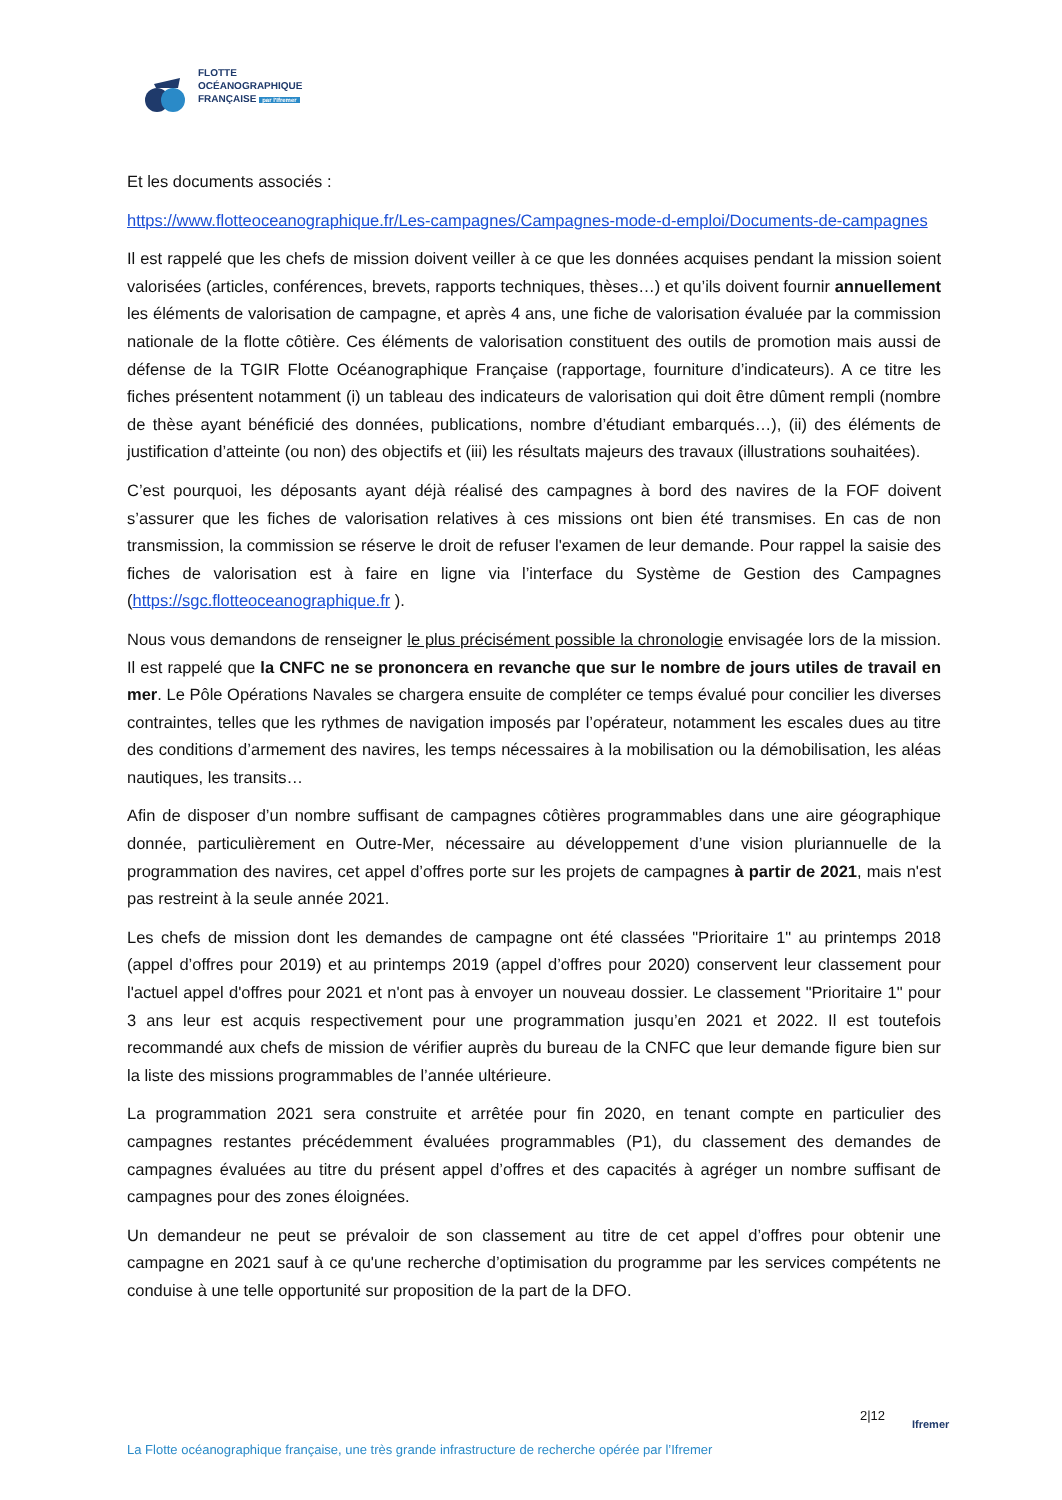FLOTTE
OCÉANOGRAPHIQUE
FRANÇAISE par l'Ifremer
Et les documents associés :
https://www.flotteoceanographique.fr/Les-campagnes/Campagnes-mode-d-emploi/Documents-de-campagnes
Il est rappelé que les chefs de mission doivent veiller à ce que les données acquises pendant la mission soient valorisées (articles, conférences, brevets, rapports techniques, thèses…) et qu’ils doivent fournir annuellement les éléments de valorisation de campagne, et après 4 ans, une fiche de valorisation évaluée par la commission nationale de la flotte côtière. Ces éléments de valorisation constituent des outils de promotion mais aussi de défense de la TGIR Flotte Océanographique Française (rapportage, fourniture d’indicateurs). A ce titre les fiches présentent notamment (i) un tableau des indicateurs de valorisation qui doit être dûment rempli (nombre de thèse ayant bénéficié des données, publications, nombre d’étudiant embarqués…), (ii) des éléments de justification d’atteinte (ou non) des objectifs et (iii) les résultats majeurs des travaux (illustrations souhaitées).
C’est pourquoi, les déposants ayant déjà réalisé des campagnes à bord des navires de la FOF doivent s’assurer que les fiches de valorisation relatives à ces missions ont bien été transmises. En cas de non transmission, la commission se réserve le droit de refuser l'examen de leur demande. Pour rappel la saisie des fiches de valorisation est à faire en ligne via l’interface du Système de Gestion des Campagnes (https://sgc.flotteoceanographique.fr ).
Nous vous demandons de renseigner le plus précisément possible la chronologie envisagée lors de la mission. Il est rappelé que la CNFC ne se prononcera en revanche que sur le nombre de jours utiles de travail en mer. Le Pôle Opérations Navales se chargera ensuite de compléter ce temps évalué pour concilier les diverses contraintes, telles que les rythmes de navigation imposés par l’opérateur, notamment les escales dues au titre des conditions d’armement des navires, les temps nécessaires à la mobilisation ou la démobilisation, les aléas nautiques, les transits…
Afin de disposer d’un nombre suffisant de campagnes côtières programmables dans une aire géographique donnée, particulièrement en Outre-Mer, nécessaire au développement d’une vision pluriannuelle de la programmation des navires, cet appel d’offres porte sur les projets de campagnes à partir de 2021, mais n'est pas restreint à la seule année 2021.
Les chefs de mission dont les demandes de campagne ont été classées "Prioritaire 1" au printemps 2018 (appel d’offres pour 2019) et au printemps 2019 (appel d’offres pour 2020) conservent leur classement pour l'actuel appel d'offres pour 2021 et n'ont pas à envoyer un nouveau dossier. Le classement "Prioritaire 1" pour 3 ans leur est acquis respectivement pour une programmation jusqu’en 2021 et 2022. Il est toutefois recommandé aux chefs de mission de vérifier auprès du bureau de la CNFC que leur demande figure bien sur la liste des missions programmables de l’année ultérieure.
La programmation 2021 sera construite et arrêtée pour fin 2020, en tenant compte en particulier des campagnes restantes précédemment évaluées programmables (P1), du classement des demandes de campagnes évaluées au titre du présent appel d’offres et des capacités à agréger un nombre suffisant de campagnes pour des zones éloignées.
Un demandeur ne peut se prévaloir de son classement au titre de cet appel d’offres pour obtenir une campagne en 2021 sauf à ce qu'une recherche d’optimisation du programme par les services compétents ne conduise à une telle opportunité sur proposition de la part de la DFO.
2|12
Ifremer
La Flotte océanographique française, une très grande infrastructure de recherche opérée par l’Ifremer